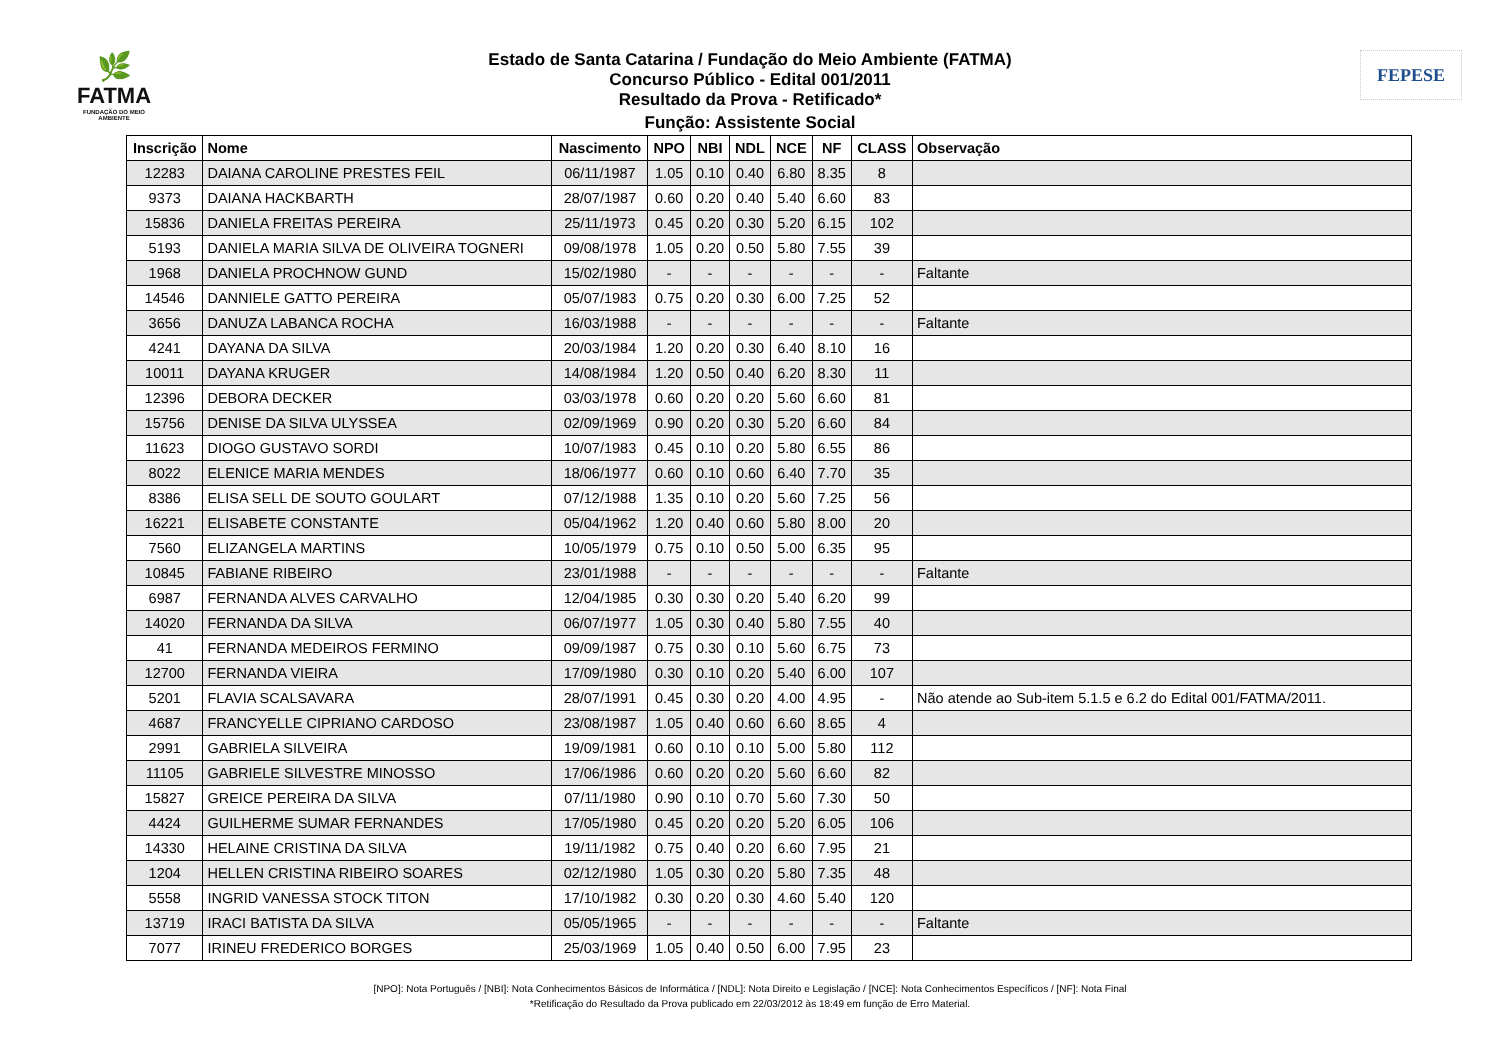🌿
FATMA
FUNDAÇÃO DO MEIO AMBIENTE
FEPESE
Estado de Santa Catarina / Fundação do Meio Ambiente (FATMA)
Concurso Público - Edital 001/2011
Resultado da Prova - Retificado*
Função: Assistente Social
| Inscrição | Nome | Nascimento | NPO | NBI | NDL | NCE | NF | CLASS | Observação |
| --- | --- | --- | --- | --- | --- | --- | --- | --- | --- |
| 12283 | DAIANA CAROLINE PRESTES FEIL | 06/11/1987 | 1.05 | 0.10 | 0.40 | 6.80 | 8.35 | 8 | |
| 9373 | DAIANA HACKBARTH | 28/07/1987 | 0.60 | 0.20 | 0.40 | 5.40 | 6.60 | 83 | |
| 15836 | DANIELA FREITAS PEREIRA | 25/11/1973 | 0.45 | 0.20 | 0.30 | 5.20 | 6.15 | 102 | |
| 5193 | DANIELA MARIA SILVA DE OLIVEIRA TOGNERI | 09/08/1978 | 1.05 | 0.20 | 0.50 | 5.80 | 7.55 | 39 | |
| 1968 | DANIELA PROCHNOW GUND | 15/02/1980 | - | - | - | - | - | - | Faltante |
| 14546 | DANNIELE GATTO PEREIRA | 05/07/1983 | 0.75 | 0.20 | 0.30 | 6.00 | 7.25 | 52 | |
| 3656 | DANUZA LABANCA ROCHA | 16/03/1988 | - | - | - | - | - | - | Faltante |
| 4241 | DAYANA DA SILVA | 20/03/1984 | 1.20 | 0.20 | 0.30 | 6.40 | 8.10 | 16 | |
| 10011 | DAYANA KRUGER | 14/08/1984 | 1.20 | 0.50 | 0.40 | 6.20 | 8.30 | 11 | |
| 12396 | DEBORA DECKER | 03/03/1978 | 0.60 | 0.20 | 0.20 | 5.60 | 6.60 | 81 | |
| 15756 | DENISE DA SILVA ULYSSEA | 02/09/1969 | 0.90 | 0.20 | 0.30 | 5.20 | 6.60 | 84 | |
| 11623 | DIOGO GUSTAVO SORDI | 10/07/1983 | 0.45 | 0.10 | 0.20 | 5.80 | 6.55 | 86 | |
| 8022 | ELENICE MARIA MENDES | 18/06/1977 | 0.60 | 0.10 | 0.60 | 6.40 | 7.70 | 35 | |
| 8386 | ELISA SELL DE SOUTO GOULART | 07/12/1988 | 1.35 | 0.10 | 0.20 | 5.60 | 7.25 | 56 | |
| 16221 | ELISABETE CONSTANTE | 05/04/1962 | 1.20 | 0.40 | 0.60 | 5.80 | 8.00 | 20 | |
| 7560 | ELIZANGELA MARTINS | 10/05/1979 | 0.75 | 0.10 | 0.50 | 5.00 | 6.35 | 95 | |
| 10845 | FABIANE RIBEIRO | 23/01/1988 | - | - | - | - | - | - | Faltante |
| 6987 | FERNANDA ALVES CARVALHO | 12/04/1985 | 0.30 | 0.30 | 0.20 | 5.40 | 6.20 | 99 | |
| 14020 | FERNANDA DA SILVA | 06/07/1977 | 1.05 | 0.30 | 0.40 | 5.80 | 7.55 | 40 | |
| 41 | FERNANDA MEDEIROS FERMINO | 09/09/1987 | 0.75 | 0.30 | 0.10 | 5.60 | 6.75 | 73 | |
| 12700 | FERNANDA VIEIRA | 17/09/1980 | 0.30 | 0.10 | 0.20 | 5.40 | 6.00 | 107 | |
| 5201 | FLAVIA SCALSAVARA | 28/07/1991 | 0.45 | 0.30 | 0.20 | 4.00 | 4.95 | - | Não atende ao Sub-item 5.1.5 e 6.2 do Edital 001/FATMA/2011. |
| 4687 | FRANCYELLE CIPRIANO CARDOSO | 23/08/1987 | 1.05 | 0.40 | 0.60 | 6.60 | 8.65 | 4 | |
| 2991 | GABRIELA SILVEIRA | 19/09/1981 | 0.60 | 0.10 | 0.10 | 5.00 | 5.80 | 112 | |
| 11105 | GABRIELE SILVESTRE MINOSSO | 17/06/1986 | 0.60 | 0.20 | 0.20 | 5.60 | 6.60 | 82 | |
| 15827 | GREICE PEREIRA DA SILVA | 07/11/1980 | 0.90 | 0.10 | 0.70 | 5.60 | 7.30 | 50 | |
| 4424 | GUILHERME SUMAR FERNANDES | 17/05/1980 | 0.45 | 0.20 | 0.20 | 5.20 | 6.05 | 106 | |
| 14330 | HELAINE CRISTINA DA SILVA | 19/11/1982 | 0.75 | 0.40 | 0.20 | 6.60 | 7.95 | 21 | |
| 1204 | HELLEN CRISTINA RIBEIRO SOARES | 02/12/1980 | 1.05 | 0.30 | 0.20 | 5.80 | 7.35 | 48 | |
| 5558 | INGRID VANESSA STOCK TITON | 17/10/1982 | 0.30 | 0.20 | 0.30 | 4.60 | 5.40 | 120 | |
| 13719 | IRACI BATISTA DA SILVA | 05/05/1965 | - | - | - | - | - | - | Faltante |
| 7077 | IRINEU FREDERICO BORGES | 25/03/1969 | 1.05 | 0.40 | 0.50 | 6.00 | 7.95 | 23 | |
[NPO]: Nota Português / [NBI]: Nota Conhecimentos Básicos de Informática / [NDL]: Nota Direito e Legislação / [NCE]: Nota Conhecimentos Específicos / [NF]: Nota Final
*Retificação do Resultado da Prova publicado em 22/03/2012 às 18:49 em função de Erro Material.